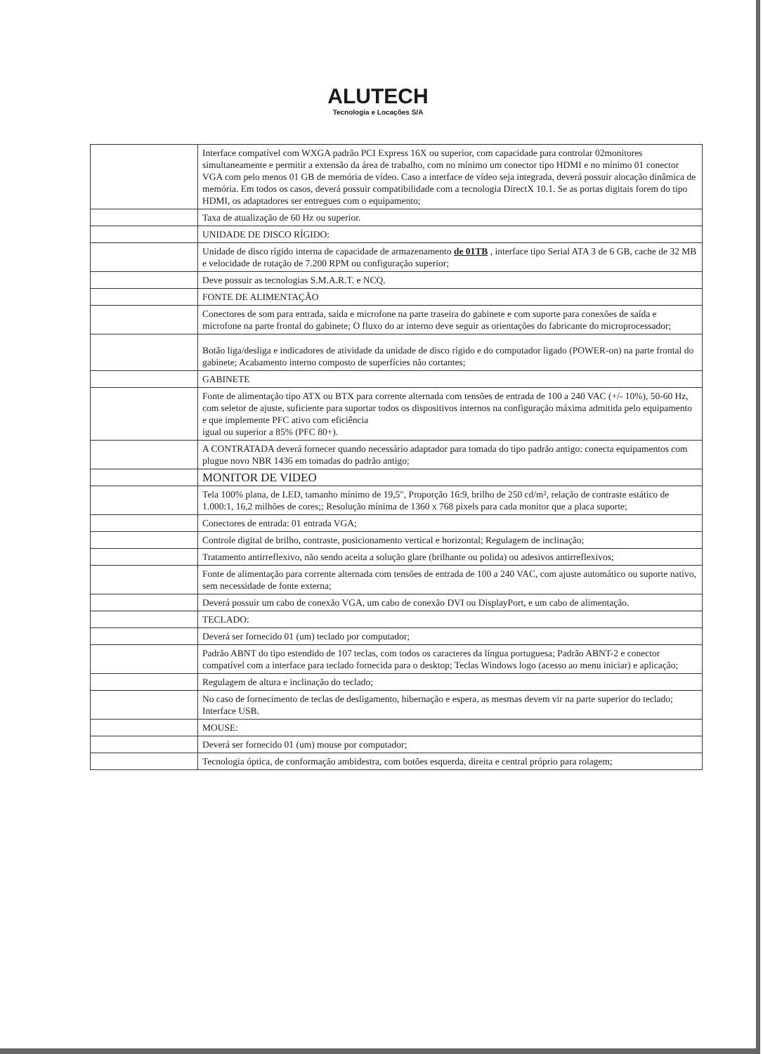ALUTECH
Tecnologia e Locações S/A
| | Interface compatível com WXGA padrão PCI Express 16X ou superior, com capacidade para controlar 02monitores simultaneamente e permitir a extensão da área de trabalho, com no mínimo um conector tipo HDMI e no mínimo 01 conector VGA com pelo menos 01 GB de memória de vídeo. Caso a interface de vídeo seja integrada, deverá possuir alocação dinâmica de memória. Em todos os casos, deverá possuir compatibilidade com a tecnologia DirectX 10.1. Se as portas digitais forem do tipo HDMI, os adaptadores ser entregues com o equipamento; |
| | Taxa de atualização de 60 Hz ou superior. |
| | UNIDADE DE DISCO RÍGIDO: |
| | Unidade de disco rígido interna de capacidade de armazenamento de 01TB , interface tipo Serial ATA 3 de 6 GB, cache de 32 MB e velocidade de rotação de 7.200 RPM ou configuração superior; |
| | Deve possuir as tecnologias S.M.A.R.T. e NCQ. |
| | FONTE DE ALIMENTAÇÃO |
| | Conectores de som para entrada, saída e microfone na parte traseira do gabinete e com suporte para conexões de saída e microfone na parte frontal do gabinete; O fluxo do ar interno deve seguir as orientações do fabricante do microprocessador; |
| | Botão liga/desliga e indicadores de atividade da unidade de disco rígido e do computador ligado (POWER-on) na parte frontal do gabinete; Acabamento interno composto de superfícies não cortantes; |
| | GABINETE |
| | Fonte de alimentação tipo ATX ou BTX para corrente alternada com tensões de entrada de 100 a 240 VAC (+/- 10%), 50-60 Hz, com seletor de ajuste, suficiente para suportar todos os dispositivos internos na configuração máxima admitida pelo equipamento e que implemente PFC ativo com eficiência igual ou superior a 85% (PFC 80+). |
| | A CONTRATADA deverá fornecer quando necessário adaptador para tomada do tipo padrão antigo: conecta equipamentos com plugue novo NBR 1436 em tomadas do padrão antigo; |
| | MONITOR DE VIDEO |
| | Tela 100% plana, de LED, tamanho mínimo de 19,5", Proporção 16:9, brilho de 250 cd/m², relação de contraste estático de 1.000:1, 16,2 milhões de cores;; Resolução mínima de 1360 x 768 pixels para cada monitor que a placa suporte; |
| | Conectores de entrada: 01 entrada VGA; |
| | Controle digital de brilho, contraste, posicionamento vertical e horizontal; Regulagem de inclinação; |
| | Tratamento antirreflexivo, não sendo aceita a solução glare (brilhante ou polida) ou adesivos antirreflexivos; |
| | Fonte de alimentação para corrente alternada com tensões de entrada de 100 a 240 VAC, com ajuste automático ou suporte nativo, sem necessidade de fonte externa; |
| | Deverá possuir um cabo de conexão VGA, um cabo de conexão DVI ou DisplayPort, e um cabo de alimentação. |
| | TECLADO: |
| | Deverá ser fornecido 01 (um) teclado por computador; |
| | Padrão ABNT do tipo estendido de 107 teclas, com todos os caracteres da língua portuguesa; Padrão ABNT-2 e conector compatível com a interface para teclado fornecida para o desktop; Teclas Windows logo (acesso ao menu iniciar) e aplicação; |
| | Regulagem de altura e inclinação do teclado; |
| | No caso de fornecimento de teclas de desligamento, hibernação e espera, as mesmas devem vir na parte superior do teclado; Interface USB. |
| | MOUSE: |
| | Deverá ser fornecido 01 (um) mouse por computador; |
| | Tecnologia óptica, de conformação ambidestra, com botões esquerda, direita e central próprio para rolagem; |